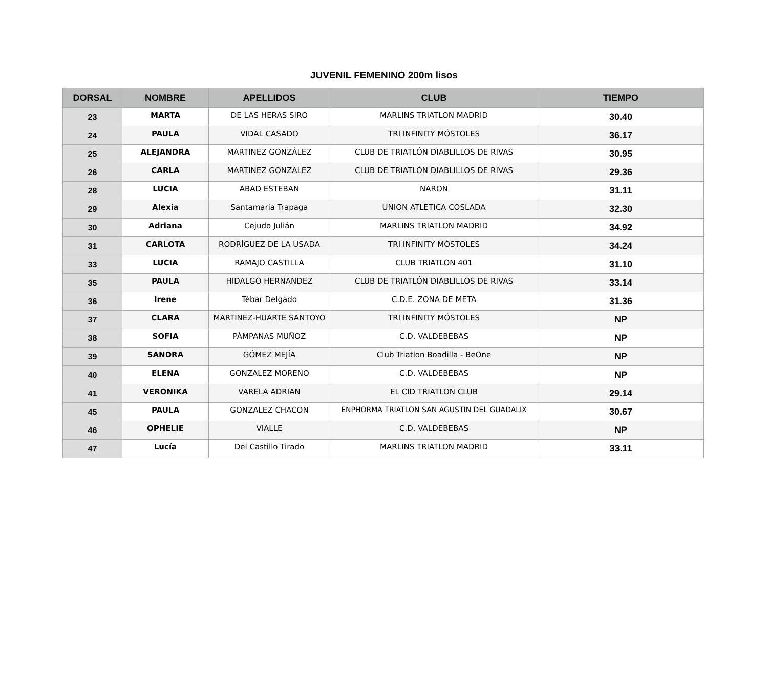JUVENIL FEMENINO 200m lisos
| DORSAL | NOMBRE | APELLIDOS | CLUB | TIEMPO |
| --- | --- | --- | --- | --- |
| 23 | MARTA | DE LAS HERAS SIRO | MARLINS TRIATLON MADRID | 30.40 |
| 24 | PAULA | VIDAL CASADO | TRI INFINITY MÓSTOLES | 36.17 |
| 25 | ALEJANDRA | MARTINEZ GONZÁLEZ | CLUB DE TRIATLÓN DIABLILLOS DE RIVAS | 30.95 |
| 26 | CARLA | MARTINEZ GONZALEZ | CLUB DE TRIATLÓN DIABLILLOS DE RIVAS | 29.36 |
| 28 | LUCIA | ABAD ESTEBAN | NARON | 31.11 |
| 29 | Alexia | Santamaria Trapaga | UNION ATLETICA COSLADA | 32.30 |
| 30 | Adriana | Cejudo Julián | MARLINS TRIATLON MADRID | 34.92 |
| 31 | CARLOTA | RODRÍGUEZ DE LA USADA | TRI INFINITY MÓSTOLES | 34.24 |
| 33 | LUCIA | RAMAJO CASTILLA | CLUB TRIATLON 401 | 31.10 |
| 35 | PAULA | HIDALGO HERNANDEZ | CLUB DE TRIATLÓN DIABLILLOS DE RIVAS | 33.14 |
| 36 | Irene | Tébar Delgado | C.D.E. ZONA DE META | 31.36 |
| 37 | CLARA | MARTINEZ-HUARTE SANTOYO | TRI INFINITY MÓSTOLES | NP |
| 38 | SOFIA | PÁMPANAS MUÑOZ | C.D. VALDEBEBAS | NP |
| 39 | SANDRA | GÓMEZ MEJÍA | Club Triatlon Boadilla - BeOne | NP |
| 40 | ELENA | GONZALEZ MORENO | C.D. VALDEBEBAS | NP |
| 41 | VERONIKA | VARELA ADRIAN | EL CID TRIATLON CLUB | 29.14 |
| 45 | PAULA | GONZALEZ CHACON | ENPHORMA TRIATLON SAN AGUSTIN DEL GUADALIX | 30.67 |
| 46 | OPHELIE | VIALLE | C.D. VALDEBEBAS | NP |
| 47 | Lucía | Del Castillo Tirado | MARLINS TRIATLON MADRID | 33.11 |